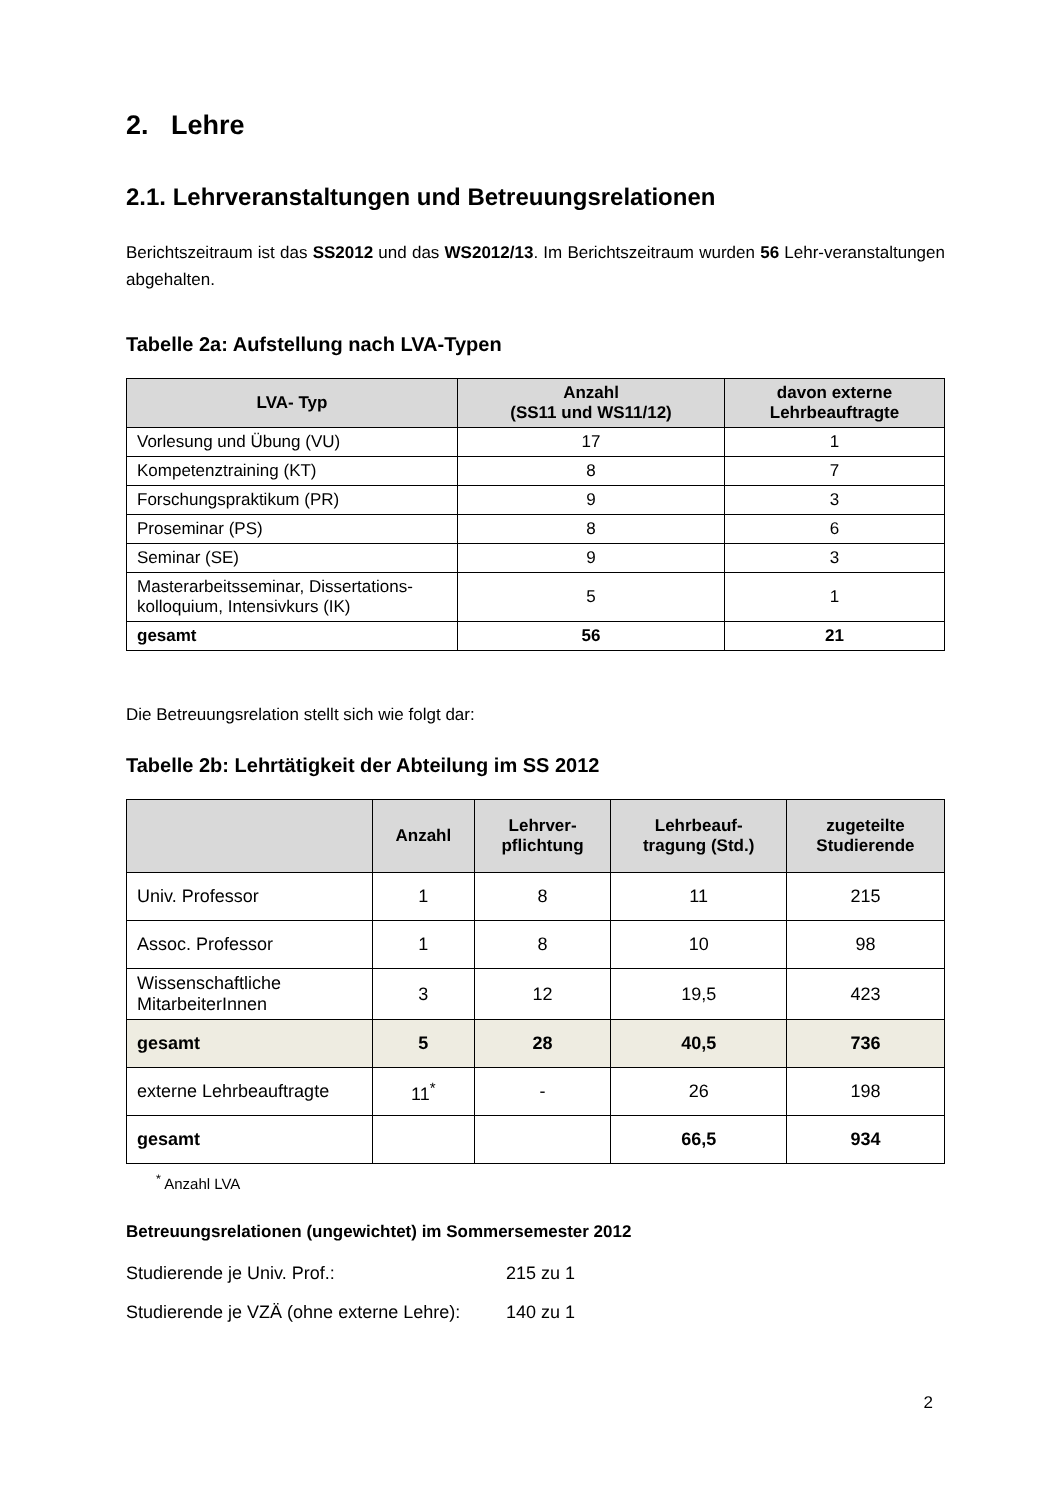2. Lehre
2.1. Lehrveranstaltungen und Betreuungsrelationen
Berichtszeitraum ist das SS2012 und das WS2012/13. Im Berichtszeitraum wurden 56 Lehr-veranstaltungen abgehalten.
Tabelle 2a: Aufstellung nach LVA-Typen
| LVA- Typ | Anzahl (SS11 und WS11/12) | davon externe Lehrbeauftragte |
| --- | --- | --- |
| Vorlesung und Übung (VU) | 17 | 1 |
| Kompetenztraining (KT) | 8 | 7 |
| Forschungspraktikum (PR) | 9 | 3 |
| Proseminar (PS) | 8 | 6 |
| Seminar (SE) | 9 | 3 |
| Masterarbeitsseminar, Dissertations-kolloquium, Intensivkurs (IK) | 5 | 1 |
| gesamt | 56 | 21 |
Die Betreuungsrelation stellt sich wie folgt dar:
Tabelle 2b: Lehrtätigkeit der Abteilung im SS 2012
| | Anzahl | Lehrver- pflichtung | Lehrbeauf- tragung (Std.) | zugeteilte Studierende |
| --- | --- | --- | --- | --- |
| Univ. Professor | 1 | 8 | 11 | 215 |
| Assoc. Professor | 1 | 8 | 10 | 98 |
| Wissenschaftliche MitarbeiterInnen | 3 | 12 | 19,5 | 423 |
| gesamt | 5 | 28 | 40,5 | 736 |
| externe Lehrbeauftragte | 11<sup>*</sup> | - | 26 | 198 |
| gesamt | | | 66,5 | 934 |
<sup>*</sup> Anzahl LVA
Betreuungsrelationen (ungewichtet) im Sommersemester 2012
Studierende je Univ. Prof.: 215 zu 1
Studierende je VZÄ (ohne externe Lehre): 140 zu 1
2